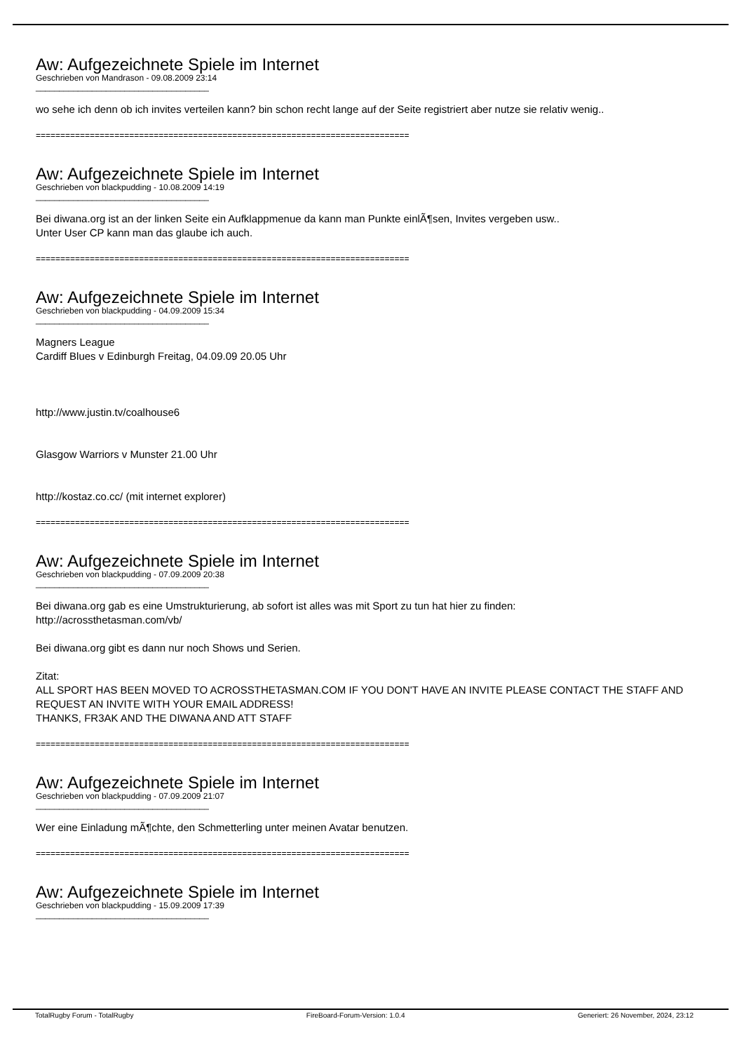Aw: Aufgezeichnete Spiele im Internet
Geschrieben von Mandrason - 09.08.2009 23:14
_____________________________________
wo sehe ich denn ob ich invites verteilen kann? bin schon recht lange auf der Seite registriert aber nutze sie relativ wenig..
============================================================================
Aw: Aufgezeichnete Spiele im Internet
Geschrieben von blackpudding - 10.08.2009 14:19
_____________________________________
Bei diwana.org ist an der linken Seite ein Aufklappmenue da kann man Punkte einlÃ¶sen, Invites vergeben usw..
Unter User CP kann man das glaube ich auch.
============================================================================
Aw: Aufgezeichnete Spiele im Internet
Geschrieben von blackpudding - 04.09.2009 15:34
_____________________________________
Magners League
Cardiff Blues v Edinburgh Freitag, 04.09.09 20.05 Uhr
http://www.justin.tv/coalhouse6
Glasgow Warriors v Munster 21.00 Uhr
http://kostaz.co.cc/ (mit internet explorer)
============================================================================
Aw: Aufgezeichnete Spiele im Internet
Geschrieben von blackpudding - 07.09.2009 20:38
_____________________________________
Bei diwana.org gab es eine Umstrukturierung, ab sofort ist alles was mit Sport zu tun hat hier zu finden:
http://acrossthetasman.com/vb/
Bei diwana.org gibt es dann nur noch Shows und Serien.
Zitat:
ALL SPORT HAS BEEN MOVED TO ACROSSTHETASMAN.COM IF YOU DON'T HAVE AN INVITE PLEASE CONTACT THE STAFF AND REQUEST AN INVITE WITH YOUR EMAIL ADDRESS!
THANKS, FR3AK AND THE DIWANA AND ATT STAFF
============================================================================
Aw: Aufgezeichnete Spiele im Internet
Geschrieben von blackpudding - 07.09.2009 21:07
_____________________________________
Wer eine Einladung mÃ¶chte, den Schmetterling unter meinen Avatar benutzen.
============================================================================
Aw: Aufgezeichnete Spiele im Internet
Geschrieben von blackpudding - 15.09.2009 17:39
_____________________________________
TotalRugby Forum - TotalRugby FireBoard-Forum-Version: 1.0.4 Generiert: 26 November, 2024, 23:12